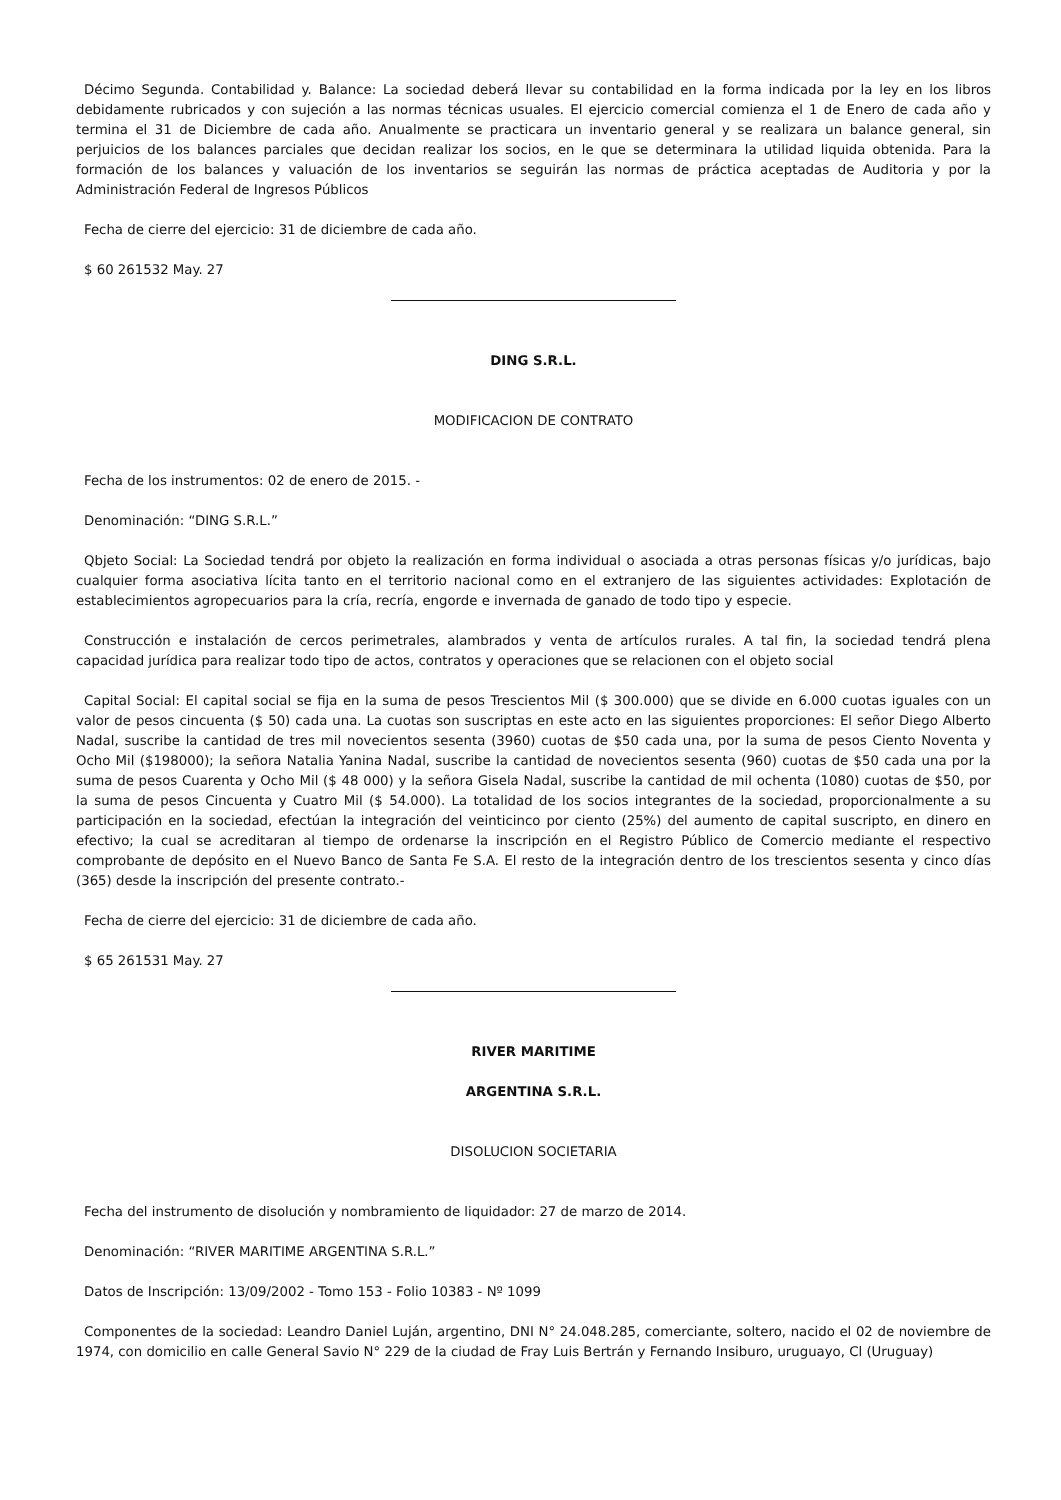Décimo Segunda. Contabilidad y. Balance: La sociedad deberá llevar su contabilidad en la forma indicada por la ley en los libros debidamente rubricados y con sujeción a las normas técnicas usuales. El ejercicio comercial comienza el 1 de Enero de cada año y termina el 31 de Diciembre de cada año. Anualmente se practicara un inventario general y se realizara un balance general, sin perjuicios de los balances parciales que decidan realizar los socios, en le que se determinara la utilidad liquida obtenida. Para la formación de los balances y valuación de los inventarios se seguirán las normas de práctica aceptadas de Auditoria y por la Administración Federal de Ingresos Públicos
Fecha de cierre del ejercicio: 31 de diciembre de cada año.
$ 60 261532 May. 27
DING S.R.L.
MODIFICACION DE CONTRATO
Fecha de los instrumentos: 02 de enero de 2015. -
Denominación: “DING S.R.L.”
Qbjeto Social: La Sociedad tendrá por objeto la realización en forma individual o asociada a otras personas físicas y/o jurídicas, bajo cualquier forma asociativa lícita tanto en el territorio nacional como en el extranjero de las siguientes actividades: Explotación de establecimientos agropecuarios para la cría, recría, engorde e invernada de ganado de todo tipo y especie.
Construcción e instalación de cercos perimetrales, alambrados y venta de artículos rurales. A tal fin, la sociedad tendrá plena capacidad jurídica para realizar todo tipo de actos, contratos y operaciones que se relacionen con el objeto social
Capital Social: El capital social se fija en la suma de pesos Trescientos Mil ($ 300.000) que se divide en 6.000 cuotas iguales con un valor de pesos cincuenta ($ 50) cada una. La cuotas son suscriptas en este acto en las siguientes proporciones: El señor Diego Alberto Nadal, suscribe la cantidad de tres mil novecientos sesenta (3960) cuotas de $50 cada una, por la suma de pesos Ciento Noventa y Ocho Mil ($198000); la señora Natalia Yanina Nadal, suscribe la cantidad de novecientos sesenta (960) cuotas de $50 cada una por la suma de pesos Cuarenta y Ocho Mil ($ 48 000) y la señora Gisela Nadal, suscribe la cantidad de mil ochenta (1080) cuotas de $50, por la suma de pesos Cincuenta y Cuatro Mil ($ 54.000). La totalidad de los socios integrantes de la sociedad, proporcionalmente a su participación en la sociedad, efectúan la integración del veinticinco por ciento (25%) del aumento de capital suscripto, en dinero en efectivo; la cual se acreditaran al tiempo de ordenarse la inscripción en el Registro Público de Comercio mediante el respectivo comprobante de depósito en el Nuevo Banco de Santa Fe S.A. El resto de la integración dentro de los trescientos sesenta y cinco días (365) desde la inscripción del presente contrato.-
Fecha de cierre del ejercicio: 31 de diciembre de cada año.
$ 65 261531 May. 27
RIVER MARITIME
ARGENTINA S.R.L.
DISOLUCION SOCIETARIA
Fecha del instrumento de disolución y nombramiento de liquidador: 27 de marzo de 2014.
Denominación: “RIVER MARITIME ARGENTINA S.R.L.”
Datos de Inscripción: 13/09/2002 - Tomo 153 - Folio 10383 - Nº 1099
Componentes de la sociedad: Leandro Daniel Luján, argentino, DNI N° 24.048.285, comerciante, soltero, nacido el 02 de noviembre de 1974, con domicilio en calle General Savio N° 229 de la ciudad de Fray Luis Bertrán y Fernando Insiburo, uruguayo, Cl (Uruguay)